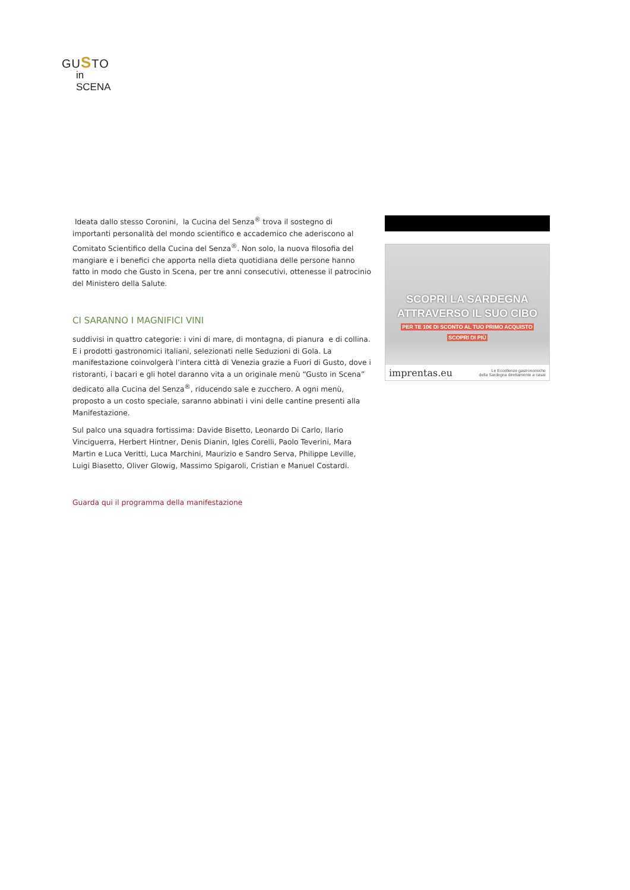GUSTO
in SCENA
Ideata dallo stesso Coronini, la Cucina del Senza<sup>®</sup> trova il sostegno di importanti personalità del mondo scientifico e accademico che aderiscono al Comitato Scientifico della Cucina del Senza<sup>®</sup>. Non solo, la nuova filosofia del mangiare e i benefici che apporta nella dieta quotidiana delle persone hanno fatto in modo che Gusto in Scena, per tre anni consecutivi, ottenesse il patrocinio del Ministero della Salute.
CI SARANNO I MAGNIFICI VINI
suddivisi in quattro categorie: i vini di mare, di montagna, di pianura e di collina. E i prodotti gastronomici italiani, selezionati nelle Seduzioni di Gola. La manifestazione coinvolgerà l’intera città di Venezia grazie a Fuori di Gusto, dove i ristoranti, i bacari e gli hotel daranno vita a un originale menù “Gusto in Scena” dedicato alla Cucina del Senza<sup>®</sup>, riducendo sale e zucchero. A ogni menù, proposto a un costo speciale, saranno abbinati i vini delle cantine presenti alla Manifestazione.
Sul palco una squadra fortissima: Davide Bisetto, Leonardo Di Carlo, Ilario Vinciguerra, Herbert Hintner, Denis Dianin, Igles Corelli, Paolo Teverini, Mara Martin e Luca Veritti, Luca Marchini, Maurizio e Sandro Serva, Philippe Leville, Luigi Biasetto, Oliver Glowig, Massimo Spigaroli, Cristian e Manuel Costardi.
Guarda qui il programma della manifestazione
SCOPRI LA SARDEGNA
ATTRAVERSO IL SUO CIBO
PER TE 10€ DI SCONTO AL TUO PRIMO ACQUISTO
SCOPRI DI PIÙ
imprentas.eu Le Eccellenze gastronomiche
della Sardegna direttamente a casa!